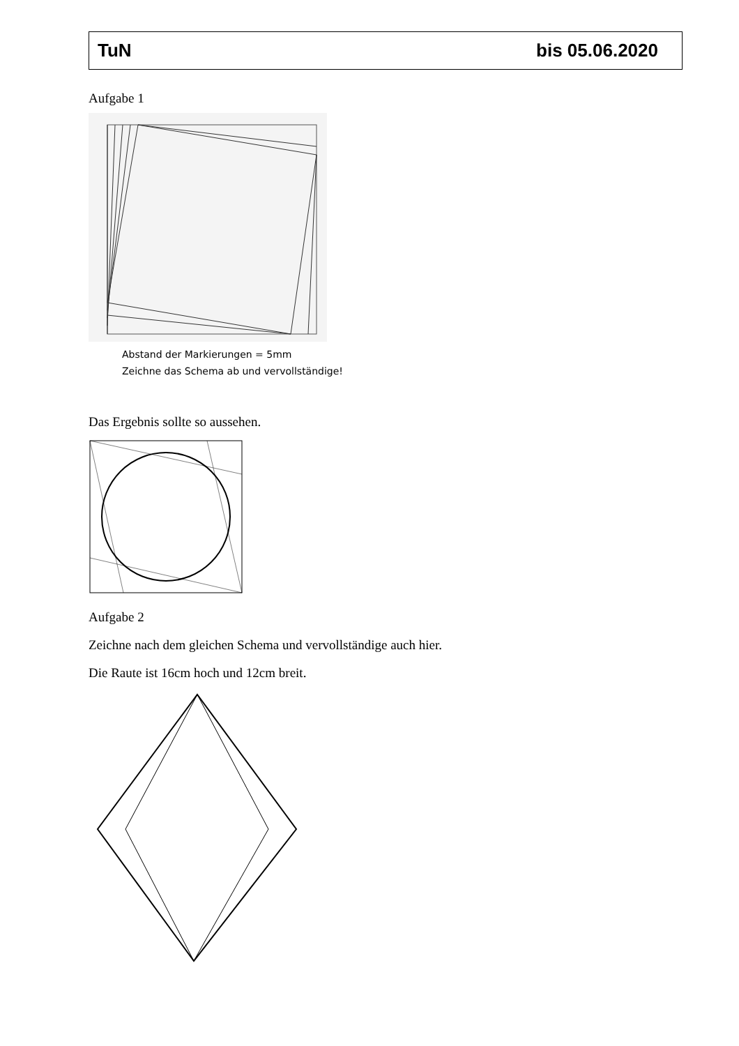TuN bis 05.06.2020
Aufgabe 1
Abstand der Markierungen = 5mm
Zeichne das Schema ab und vervollständige!
Das Ergebnis sollte so aussehen.
Aufgabe 2
Zeichne nach dem gleichen Schema und vervollständige auch hier.
Die Raute ist 16cm hoch und 12cm breit.